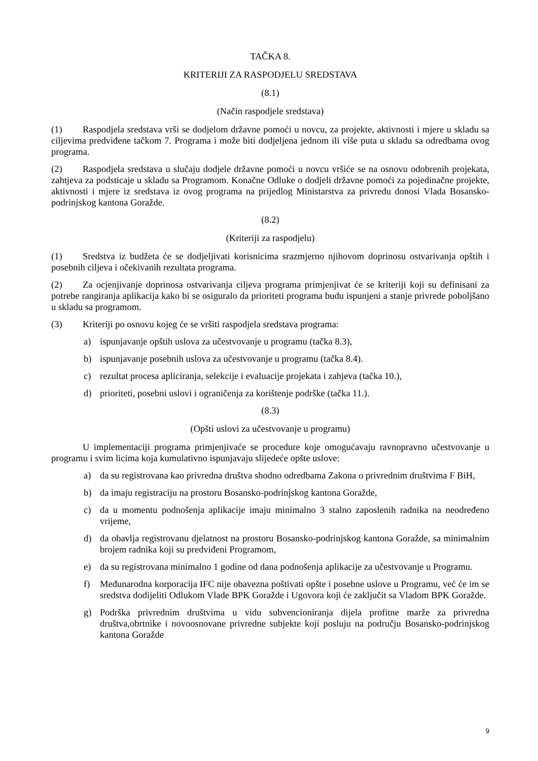TAČKA 8.
KRITERIJI ZA RASPODJELU SREDSTAVA
(8.1)
(Način raspodjele sredstava)
(1) Raspodjela sredstava vrši se dodjelom državne pomoći u novcu, za projekte, aktivnosti i mjere u skladu sa ciljevima predviđene tačkom 7. Programa i može biti dodjeljena jednom ili više puta u skladu sa odredbama ovog programa.
(2) Raspodjela sredstava u slučaju dodjele državne pomoći u novcu vršiće se na osnovu odobrenih projekata, zahtjeva za podsticaje u skladu sa Programom. Konačne Odluke o dodjeli državne pomoći za pojedinačne projekte, aktivnosti i mjere iz sredstava iz ovog programa na prijedlog Ministarstva za privredu donosi Vlada Bosansko-podrinjskog kantona Goražde.
(8.2)
(Kriteriji za raspodjelu)
(1) Sredstva iz budžeta će se dodjeljivati korisnicima srazmjerno njihovom doprinosu ostvarivanja opštih i posebnih ciljeva i očekivanih rezultata programa.
(2) Za ocjenjivanje doprinosa ostvarivanja ciljeva programa primjenjivat će se kriteriji koji su definisani za potrebe rangiranja aplikacija kako bi se osiguralo da prioriteti programa budu ispunjeni a stanje privrede poboljšano u skladu sa programom.
(3) Kriteriji po osnovu kojeg će se vršiti raspodjela sredstava programa:
a) ispunjavanje opštih uslova za učestvovanje u programu (tačka 8.3),
b) ispunjavanje posebnih uslova za učestvovanje u programu (tačka 8.4).
c) rezultat procesa apliciranja, selekcije i evaluacije projekata i zahjeva (tačka 10.),
d) prioriteti, posebni uslovi i ograničenja za korištenje podrške (tačka 11.).
(8.3)
(Opšti uslovi za učestvovanje u programu)
U implementaciji programa primjenjivaće se procedure koje omogućavaju ravnopravno učestvovanje u programu i svim licima koja kumulativno ispunjavaju slijedeće opšte uslove:
a) da su registrovana kao privredna društva shodno odredbama Zakona o privrednim društvima F BiH,
b) da imaju registraciju na prostoru Bosansko-podrinjskog kantona Goražde,
c) da u momentu podnošenja aplikacije imaju minimalno 3 stalno zaposlenih radnika na neodređeno vrijeme,
d) da obavlja registrovanu djelatnost na prostoru Bosansko-podrinjskog kantona Goražde, sa minimalnim brojem radnika koji su predviđeni Programom,
e) da su registrovana minimalno 1 godine od dana podnošenja aplikacije za učestvovanje u Programu.
f) Međunarodna korporacija IFC nije obavezna poštivati opšte i posebne uslove u Programu, već će im se sredstva dodijeliti Odlukom Vlade BPK Goražde i Ugovora koji će zaključit sa Vladom BPK Goražde.
g) Podrška privrednim društvima u vidu subvencioniranja dijela profitne marže za privredna društva,obrtnike i novoosnovane privredne subjekte koji posluju na području Bosansko-podrinjskog kantona Goražde
9